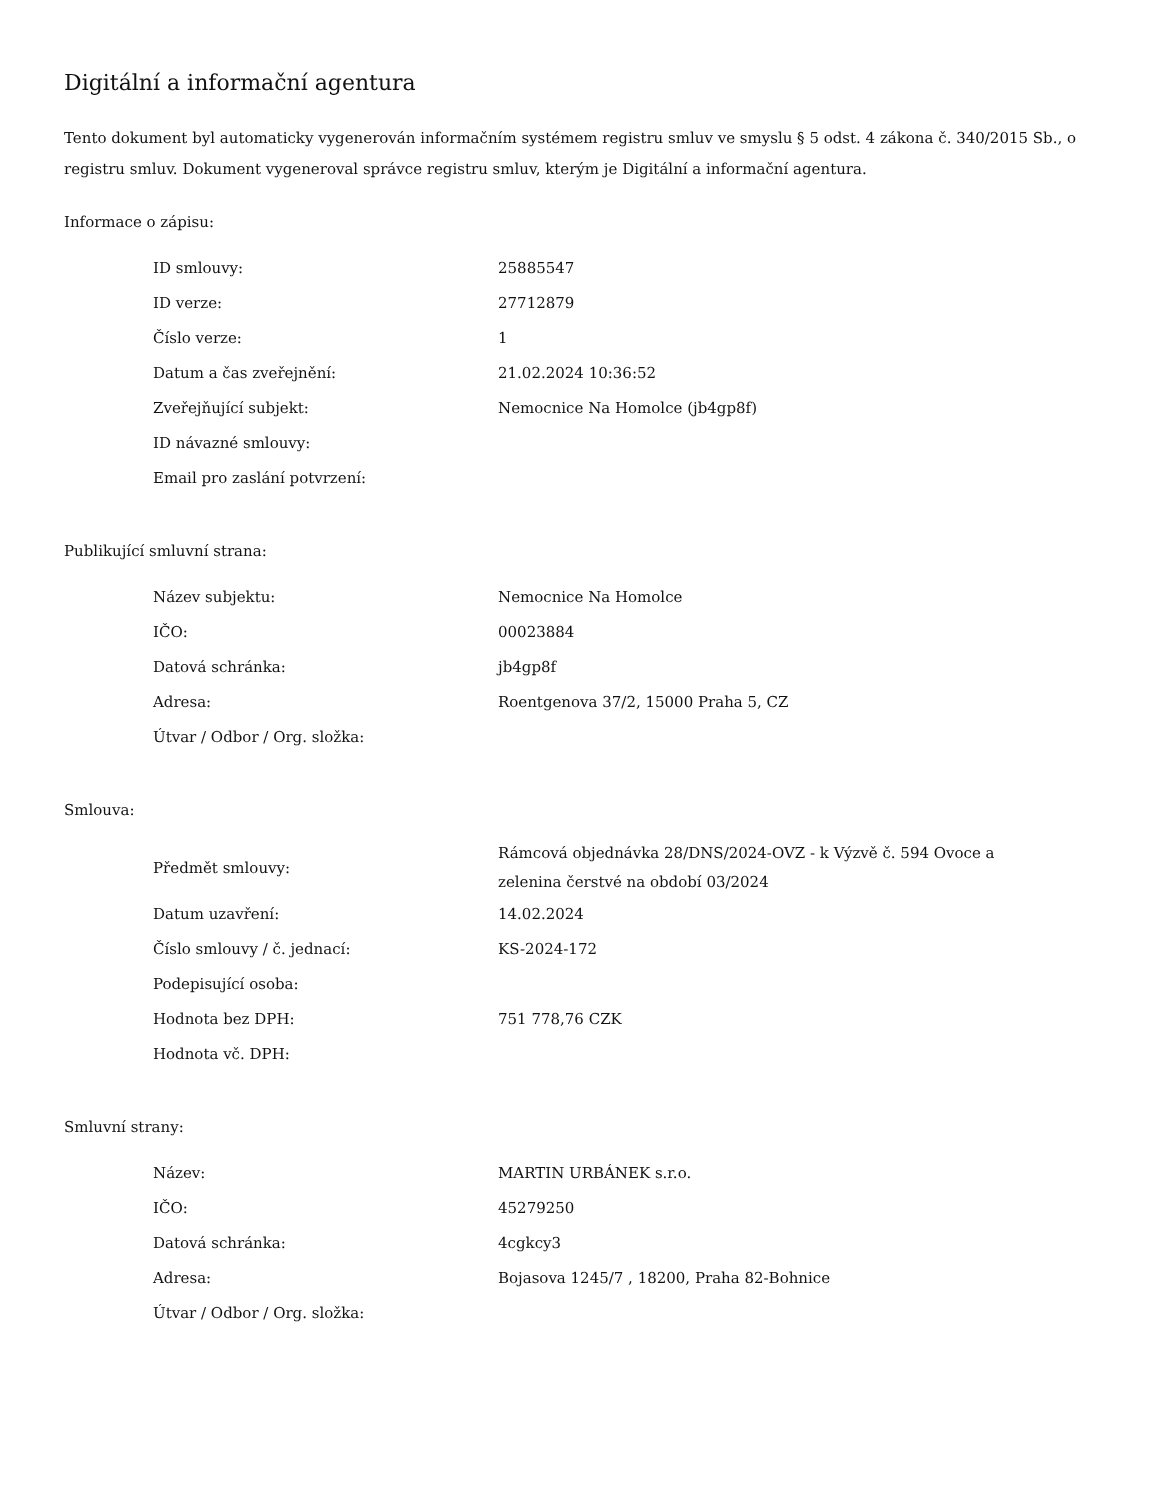Digitální a informační agentura
Tento dokument byl automaticky vygenerován informačním systémem registru smluv ve smyslu § 5 odst. 4 zákona č. 340/2015 Sb., o registru smluv. Dokument vygeneroval správce registru smluv, kterým je Digitální a informační agentura.
Informace o zápisu:
| ID smlouvy: | 25885547 |
| ID verze: | 27712879 |
| Číslo verze: | 1 |
| Datum a čas zveřejnění: | 21.02.2024 10:36:52 |
| Zveřejňující subjekt: | Nemocnice Na Homolce (jb4gp8f) |
| ID návazné smlouvy: | |
| Email pro zaslání potvrzení: | |
Publikující smluvní strana:
| Název subjektu: | Nemocnice Na Homolce |
| IČO: | 00023884 |
| Datová schránka: | jb4gp8f |
| Adresa: | Roentgenova 37/2, 15000 Praha 5, CZ |
| Útvar / Odbor / Org. složka: | |
Smlouva:
| Předmět smlouvy: | Rámcová objednávka 28/DNS/2024-OVZ - k Výzvě č. 594 Ovoce a zelenina čerstvé na období 03/2024 |
| Datum uzavření: | 14.02.2024 |
| Číslo smlouvy / č. jednací: | KS-2024-172 |
| Podepisující osoba: | |
| Hodnota bez DPH: | 751 778,76 CZK |
| Hodnota vč. DPH: | |
Smluvní strany:
| Název: | MARTIN URBÁNEK s.r.o. |
| IČO: | 45279250 |
| Datová schránka: | 4cgkcy3 |
| Adresa: | Bojasova 1245/7 , 18200, Praha 82-Bohnice |
| Útvar / Odbor / Org. složka: | |